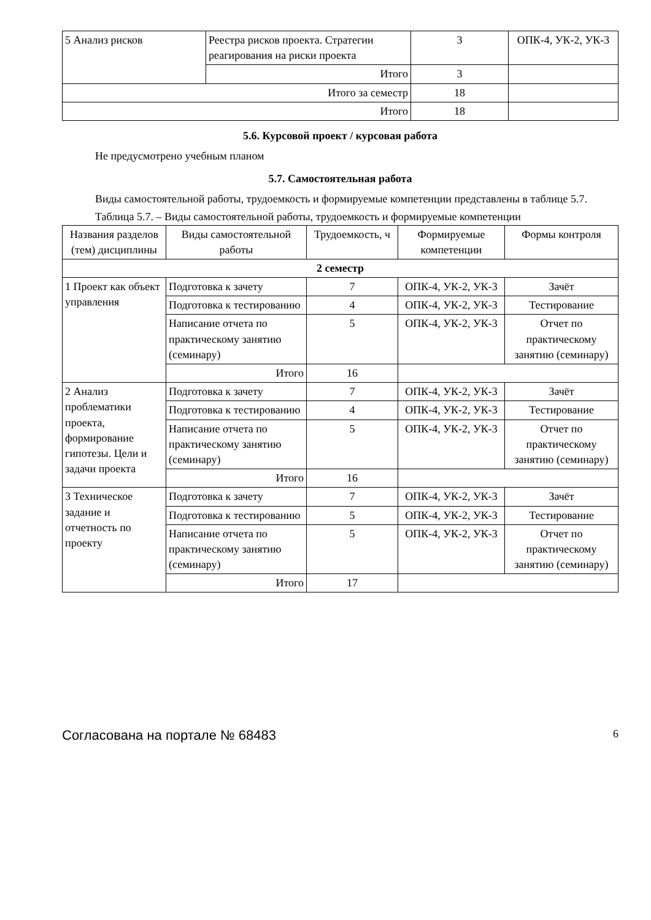| 5 Анализ рисков | Реестра рисков проекта. Стратегии реагирования на риски проекта | 3 | ОПК-4, УК-2, УК-3 |
| | Итого | 3 | |
| Итого за семестр | | 18 | |
| Итого | | 18 | |
5.6. Курсовой проект / курсовая работа
Не предусмотрено учебным планом
5.7. Самостоятельная работа
Виды самостоятельной работы, трудоемкость и формируемые компетенции представлены в таблице 5.7.
Таблица 5.7. – Виды самостоятельной работы, трудоемкость и формируемые компетенции
| Названия разделов (тем) дисциплины | Виды самостоятельной работы | Трудоемкость, ч | Формируемые компетенции | Формы контроля |
| --- | --- | --- | --- | --- |
| 2 семестр | | | | |
| 1 Проект как объект управления | Подготовка к зачету | 7 | ОПК-4, УК-2, УК-3 | Зачёт |
| | Подготовка к тестированию | 4 | ОПК-4, УК-2, УК-3 | Тестирование |
| | Написание отчета по практическому занятию (семинару) | 5 | ОПК-4, УК-2, УК-3 | Отчет по практическому занятию (семинару) |
| | Итого | 16 | | |
| 2 Анализ проблематики проекта, формирование гипотезы. Цели и задачи проекта | Подготовка к зачету | 7 | ОПК-4, УК-2, УК-3 | Зачёт |
| | Подготовка к тестированию | 4 | ОПК-4, УК-2, УК-3 | Тестирование |
| | Написание отчета по практическому занятию (семинару) | 5 | ОПК-4, УК-2, УК-3 | Отчет по практическому занятию (семинару) |
| | Итого | 16 | | |
| 3 Техническое задание и отчетность по проекту | Подготовка к зачету | 7 | ОПК-4, УК-2, УК-3 | Зачёт |
| | Подготовка к тестированию | 5 | ОПК-4, УК-2, УК-3 | Тестирование |
| | Написание отчета по практическому занятию (семинару) | 5 | ОПК-4, УК-2, УК-3 | Отчет по практическому занятию (семинару) |
| | Итого | 17 | | |
Согласована на портале № 68483 6